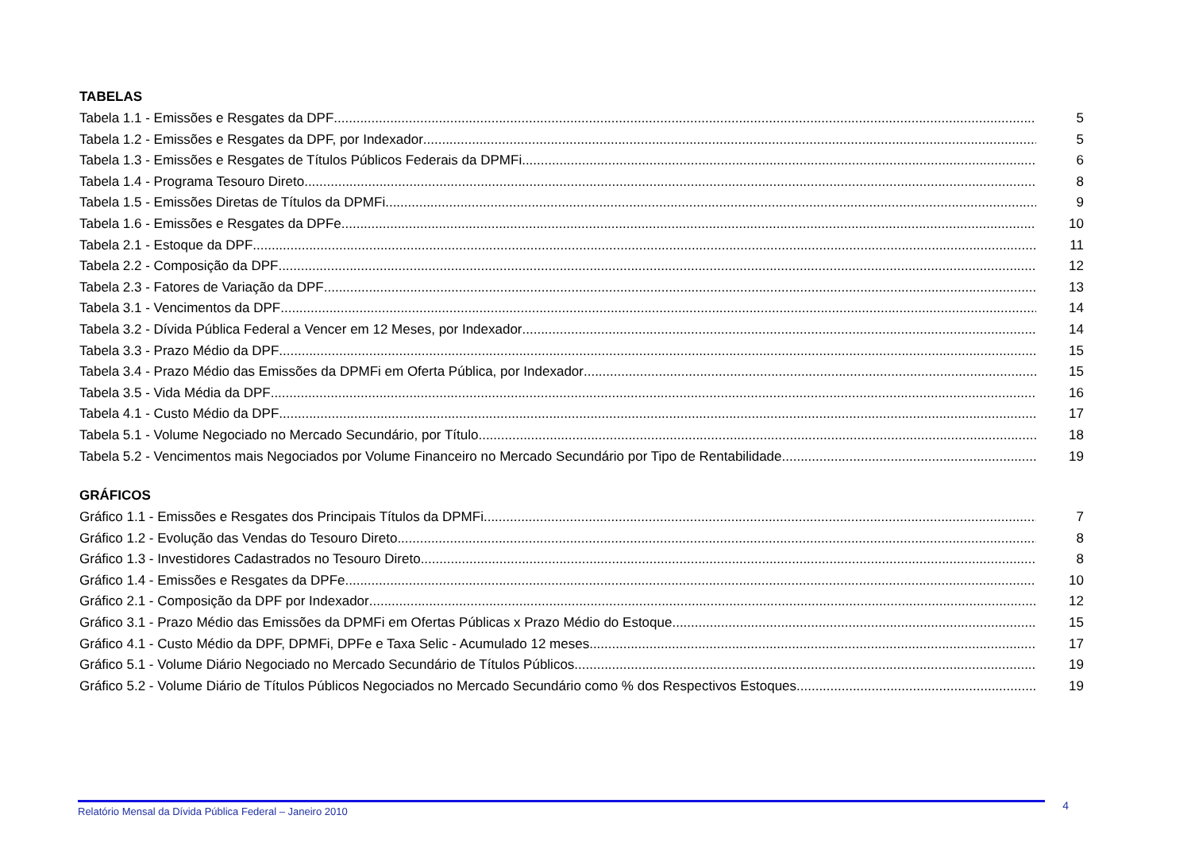TABELAS
Tabela 1.1 - Emissões e Resgates da DPF 5
Tabela 1.2 - Emissões e Resgates da DPF, por Indexador 5
Tabela 1.3 - Emissões e Resgates de Títulos Públicos Federais da DPMFi 6
Tabela 1.4 - Programa Tesouro Direto 8
Tabela 1.5 - Emissões Diretas de Títulos da DPMFi 9
Tabela 1.6 - Emissões e Resgates da DPFe 10
Tabela 2.1 - Estoque da DPF 11
Tabela 2.2 - Composição da DPF 12
Tabela 2.3 - Fatores de Variação da DPF 13
Tabela 3.1 - Vencimentos da DPF 14
Tabela 3.2 - Dívida Pública Federal a Vencer em 12 Meses, por Indexador 14
Tabela 3.3 - Prazo Médio da DPF 15
Tabela 3.4 - Prazo Médio das Emissões da DPMFi em Oferta Pública, por Indexador 15
Tabela 3.5 - Vida Média da DPF 16
Tabela 4.1 - Custo Médio da DPF 17
Tabela 5.1 - Volume Negociado no Mercado Secundário, por Título 18
Tabela 5.2 - Vencimentos mais Negociados por Volume Financeiro no Mercado Secundário por Tipo de Rentabilidade 19
GRÁFICOS
Gráfico 1.1 - Emissões e Resgates dos Principais Títulos da DPMFi 7
Gráfico 1.2 - Evolução das Vendas do Tesouro Direto 8
Gráfico 1.3 - Investidores Cadastrados no Tesouro Direto 8
Gráfico 1.4 - Emissões e Resgates da DPFe 10
Gráfico 2.1 - Composição da DPF por Indexador 12
Gráfico 3.1 - Prazo Médio das Emissões da DPMFi em Ofertas Públicas x Prazo Médio do Estoque 15
Gráfico 4.1 - Custo Médio da DPF, DPMFi, DPFe e Taxa Selic - Acumulado 12 meses 17
Gráfico 5.1 - Volume Diário Negociado no Mercado Secundário de Títulos Públicos 19
Gráfico 5.2 - Volume Diário de Títulos Públicos Negociados no Mercado Secundário como % dos Respectivos Estoques 19
Relatório Mensal da Dívida Pública Federal – Janeiro 2010
4